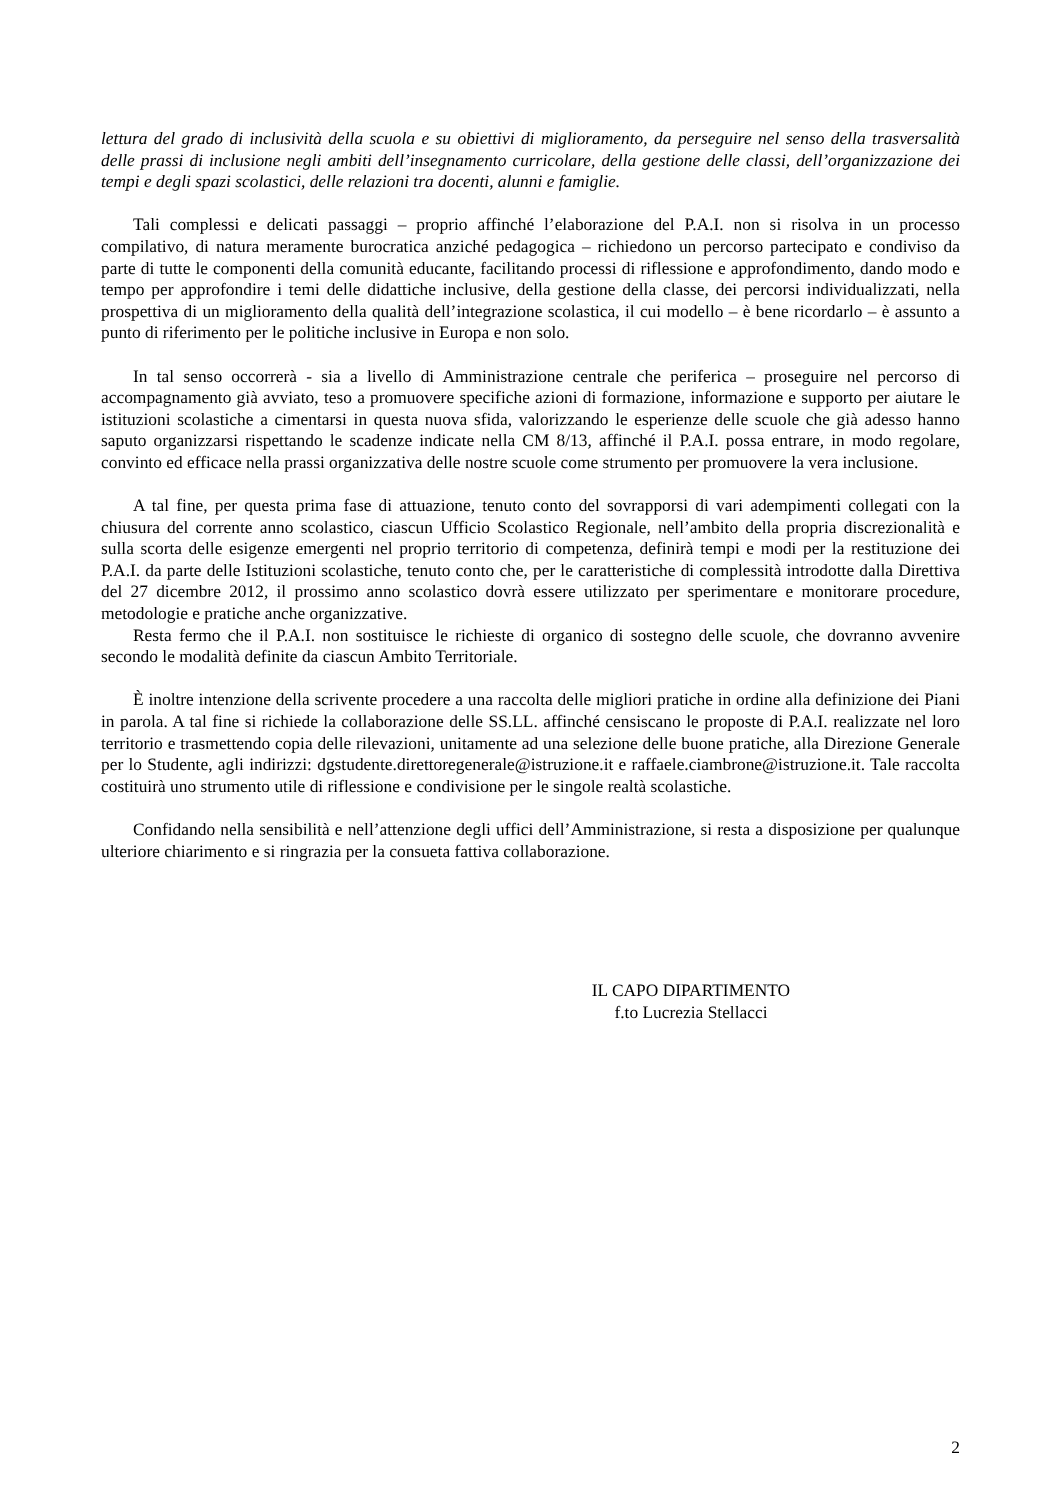lettura del grado di inclusività della scuola e su obiettivi di miglioramento, da perseguire nel senso della trasversalità delle prassi di inclusione negli ambiti dell’insegnamento curricolare, della gestione delle classi, dell’organizzazione dei tempi e degli spazi scolastici, delle relazioni tra docenti, alunni e famiglie.
Tali complessi e delicati passaggi – proprio affinché l’elaborazione del P.A.I. non si risolva in un processo compilativo, di natura meramente burocratica anziché pedagogica – richiedono un percorso partecipato e condiviso da parte di tutte le componenti della comunità educante, facilitando processi di riflessione e approfondimento, dando modo e tempo per approfondire i temi delle didattiche inclusive, della gestione della classe, dei percorsi individualizzati, nella prospettiva di un miglioramento della qualità dell’integrazione scolastica, il cui modello – è bene ricordarlo – è assunto a punto di riferimento per le politiche inclusive in Europa e non solo.
In tal senso occorrerà - sia a livello di Amministrazione centrale che periferica – proseguire nel percorso di accompagnamento già avviato, teso a promuovere specifiche azioni di formazione, informazione e supporto per aiutare le istituzioni scolastiche a cimentarsi in questa nuova sfida, valorizzando le esperienze delle scuole che già adesso hanno saputo organizzarsi rispettando le scadenze indicate nella CM 8/13, affinché il P.A.I. possa entrare, in modo regolare, convinto ed efficace nella prassi organizzativa delle nostre scuole come strumento per promuovere la vera inclusione.
A tal fine, per questa prima fase di attuazione, tenuto conto del sovrapporsi di vari adempimenti collegati con la chiusura del corrente anno scolastico, ciascun Ufficio Scolastico Regionale, nell’ambito della propria discrezionalità e sulla scorta delle esigenze emergenti nel proprio territorio di competenza, definirà tempi e modi per la restituzione dei P.A.I. da parte delle Istituzioni scolastiche, tenuto conto che, per le caratteristiche di complessità introdotte dalla Direttiva del 27 dicembre 2012, il prossimo anno scolastico dovrà essere utilizzato per sperimentare e monitorare procedure, metodologie e pratiche anche organizzative.
Resta fermo che il P.A.I. non sostituisce le richieste di organico di sostegno delle scuole, che dovranno avvenire secondo le modalità definite da ciascun Ambito Territoriale.
È inoltre intenzione della scrivente procedere a una raccolta delle migliori pratiche in ordine alla definizione dei Piani in parola. A tal fine si richiede la collaborazione delle SS.LL. affinché censiscano le proposte di P.A.I. realizzate nel loro territorio e trasmettendo copia delle rilevazioni, unitamente ad una selezione delle buone pratiche, alla Direzione Generale per lo Studente, agli indirizzi: dgstudente.direttoregenerale@istruzione.it e raffaele.ciambrone@istruzione.it. Tale raccolta costituirà uno strumento utile di riflessione e condivisione per le singole realtà scolastiche.
Confidando nella sensibilità e nell’attenzione degli uffici dell’Amministrazione, si resta a disposizione per qualunque ulteriore chiarimento e si ringrazia per la consueta fattiva collaborazione.
IL CAPO DIPARTIMENTO
f.to Lucrezia Stellacci
2